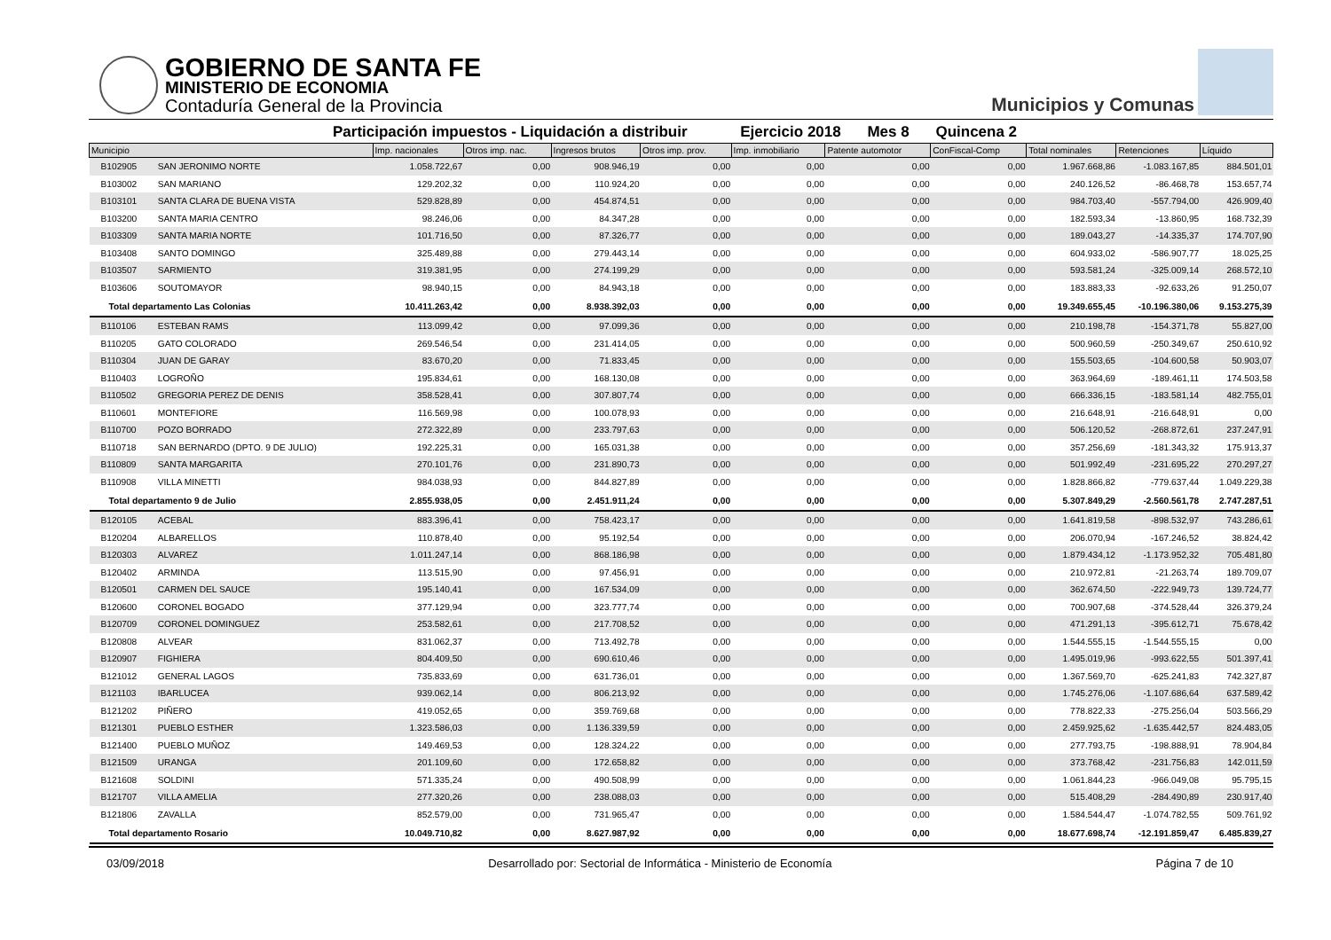GOBIERNO DE SANTA FE
MINISTERIO DE ECONOMIA
Contaduría General de la Provincia
Municipios y Comunas
Participación impuestos - Liquidación a distribuir Ejercicio 2018 Mes 8 Quincena 2
| Municipio | | Imp. nacionales | Otros imp. nac. | Ingresos brutos | Otros imp. prov. | Imp. inmobiliario | Patente automotor | ConFiscal-Comp | Total nominales | Retenciones | Líquido |
| --- | --- | --- | --- | --- | --- | --- | --- | --- | --- | --- | --- |
| B102905 | SAN JERONIMO NORTE | 1.058.722,67 | 0,00 | 908.946,19 | 0,00 | 0,00 | 0,00 | 0,00 | 1.967.668,86 | -1.083.167,85 | 884.501,01 |
| B103002 | SAN MARIANO | 129.202,32 | 0,00 | 110.924,20 | 0,00 | 0,00 | 0,00 | 0,00 | 240.126,52 | -86.468,78 | 153.657,74 |
| B103101 | SANTA CLARA DE BUENA VISTA | 529.828,89 | 0,00 | 454.874,51 | 0,00 | 0,00 | 0,00 | 0,00 | 984.703,40 | -557.794,00 | 426.909,40 |
| B103200 | SANTA MARIA CENTRO | 98.246,06 | 0,00 | 84.347,28 | 0,00 | 0,00 | 0,00 | 0,00 | 182.593,34 | -13.860,95 | 168.732,39 |
| B103309 | SANTA MARIA NORTE | 101.716,50 | 0,00 | 87.326,77 | 0,00 | 0,00 | 0,00 | 0,00 | 189.043,27 | -14.335,37 | 174.707,90 |
| B103408 | SANTO DOMINGO | 325.489,88 | 0,00 | 279.443,14 | 0,00 | 0,00 | 0,00 | 0,00 | 604.933,02 | -586.907,77 | 18.025,25 |
| B103507 | SARMIENTO | 319.381,95 | 0,00 | 274.199,29 | 0,00 | 0,00 | 0,00 | 0,00 | 593.581,24 | -325.009,14 | 268.572,10 |
| B103606 | SOUTOMAYOR | 98.940,15 | 0,00 | 84.943,18 | 0,00 | 0,00 | 0,00 | 0,00 | 183.883,33 | -92.633,26 | 91.250,07 |
| Total departamento Las Colonias | | 10.411.263,42 | 0,00 | 8.938.392,03 | 0,00 | 0,00 | 0,00 | 0,00 | 19.349.655,45 | -10.196.380,06 | 9.153.275,39 |
| B110106 | ESTEBAN RAMS | 113.099,42 | 0,00 | 97.099,36 | 0,00 | 0,00 | 0,00 | 0,00 | 210.198,78 | -154.371,78 | 55.827,00 |
| B110205 | GATO COLORADO | 269.546,54 | 0,00 | 231.414,05 | 0,00 | 0,00 | 0,00 | 0,00 | 500.960,59 | -250.349,67 | 250.610,92 |
| B110304 | JUAN DE GARAY | 83.670,20 | 0,00 | 71.833,45 | 0,00 | 0,00 | 0,00 | 0,00 | 155.503,65 | -104.600,58 | 50.903,07 |
| B110403 | LOGROÑO | 195.834,61 | 0,00 | 168.130,08 | 0,00 | 0,00 | 0,00 | 0,00 | 363.964,69 | -189.461,11 | 174.503,58 |
| B110502 | GREGORIA PEREZ DE DENIS | 358.528,41 | 0,00 | 307.807,74 | 0,00 | 0,00 | 0,00 | 0,00 | 666.336,15 | -183.581,14 | 482.755,01 |
| B110601 | MONTEFIORE | 116.569,98 | 0,00 | 100.078,93 | 0,00 | 0,00 | 0,00 | 0,00 | 216.648,91 | -216.648,91 | 0,00 |
| B110700 | POZO BORRADO | 272.322,89 | 0,00 | 233.797,63 | 0,00 | 0,00 | 0,00 | 0,00 | 506.120,52 | -268.872,61 | 237.247,91 |
| B110718 | SAN BERNARDO (DPTO. 9 DE JULIO) | 192.225,31 | 0,00 | 165.031,38 | 0,00 | 0,00 | 0,00 | 0,00 | 357.256,69 | -181.343,32 | 175.913,37 |
| B110809 | SANTA MARGARITA | 270.101,76 | 0,00 | 231.890,73 | 0,00 | 0,00 | 0,00 | 0,00 | 501.992,49 | -231.695,22 | 270.297,27 |
| B110908 | VILLA MINETTI | 984.038,93 | 0,00 | 844.827,89 | 0,00 | 0,00 | 0,00 | 0,00 | 1.828.866,82 | -779.637,44 | 1.049.229,38 |
| Total departamento 9 de Julio | | 2.855.938,05 | 0,00 | 2.451.911,24 | 0,00 | 0,00 | 0,00 | 0,00 | 5.307.849,29 | -2.560.561,78 | 2.747.287,51 |
| B120105 | ACEBAL | 883.396,41 | 0,00 | 758.423,17 | 0,00 | 0,00 | 0,00 | 0,00 | 1.641.819,58 | -898.532,97 | 743.286,61 |
| B120204 | ALBARELLOS | 110.878,40 | 0,00 | 95.192,54 | 0,00 | 0,00 | 0,00 | 0,00 | 206.070,94 | -167.246,52 | 38.824,42 |
| B120303 | ALVAREZ | 1.011.247,14 | 0,00 | 868.186,98 | 0,00 | 0,00 | 0,00 | 0,00 | 1.879.434,12 | -1.173.952,32 | 705.481,80 |
| B120402 | ARMINDA | 113.515,90 | 0,00 | 97.456,91 | 0,00 | 0,00 | 0,00 | 0,00 | 210.972,81 | -21.263,74 | 189.709,07 |
| B120501 | CARMEN DEL SAUCE | 195.140,41 | 0,00 | 167.534,09 | 0,00 | 0,00 | 0,00 | 0,00 | 362.674,50 | -222.949,73 | 139.724,77 |
| B120600 | CORONEL BOGADO | 377.129,94 | 0,00 | 323.777,74 | 0,00 | 0,00 | 0,00 | 0,00 | 700.907,68 | -374.528,44 | 326.379,24 |
| B120709 | CORONEL DOMINGUEZ | 253.582,61 | 0,00 | 217.708,52 | 0,00 | 0,00 | 0,00 | 0,00 | 471.291,13 | -395.612,71 | 75.678,42 |
| B120808 | ALVEAR | 831.062,37 | 0,00 | 713.492,78 | 0,00 | 0,00 | 0,00 | 0,00 | 1.544.555,15 | -1.544.555,15 | 0,00 |
| B120907 | FIGHIERA | 804.409,50 | 0,00 | 690.610,46 | 0,00 | 0,00 | 0,00 | 0,00 | 1.495.019,96 | -993.622,55 | 501.397,41 |
| B121012 | GENERAL LAGOS | 735.833,69 | 0,00 | 631.736,01 | 0,00 | 0,00 | 0,00 | 0,00 | 1.367.569,70 | -625.241,83 | 742.327,87 |
| B121103 | IBARLUCEA | 939.062,14 | 0,00 | 806.213,92 | 0,00 | 0,00 | 0,00 | 0,00 | 1.745.276,06 | -1.107.686,64 | 637.589,42 |
| B121202 | PIÑERO | 419.052,65 | 0,00 | 359.769,68 | 0,00 | 0,00 | 0,00 | 0,00 | 778.822,33 | -275.256,04 | 503.566,29 |
| B121301 | PUEBLO ESTHER | 1.323.586,03 | 0,00 | 1.136.339,59 | 0,00 | 0,00 | 0,00 | 0,00 | 2.459.925,62 | -1.635.442,57 | 824.483,05 |
| B121400 | PUEBLO MUÑOZ | 149.469,53 | 0,00 | 128.324,22 | 0,00 | 0,00 | 0,00 | 0,00 | 277.793,75 | -198.888,91 | 78.904,84 |
| B121509 | URANGA | 201.109,60 | 0,00 | 172.658,82 | 0,00 | 0,00 | 0,00 | 0,00 | 373.768,42 | -231.756,83 | 142.011,59 |
| B121608 | SOLDINI | 571.335,24 | 0,00 | 490.508,99 | 0,00 | 0,00 | 0,00 | 0,00 | 1.061.844,23 | -966.049,08 | 95.795,15 |
| B121707 | VILLA AMELIA | 277.320,26 | 0,00 | 238.088,03 | 0,00 | 0,00 | 0,00 | 0,00 | 515.408,29 | -284.490,89 | 230.917,40 |
| B121806 | ZAVALLA | 852.579,00 | 0,00 | 731.965,47 | 0,00 | 0,00 | 0,00 | 0,00 | 1.584.544,47 | -1.074.782,55 | 509.761,92 |
| Total departamento Rosario | | 10.049.710,82 | 0,00 | 8.627.987,92 | 0,00 | 0,00 | 0,00 | 0,00 | 18.677.698,74 | -12.191.859,47 | 6.485.839,27 |
03/09/2018 Desarrollado por: Sectorial de Informática - Ministerio de Economía Página 7 de 10